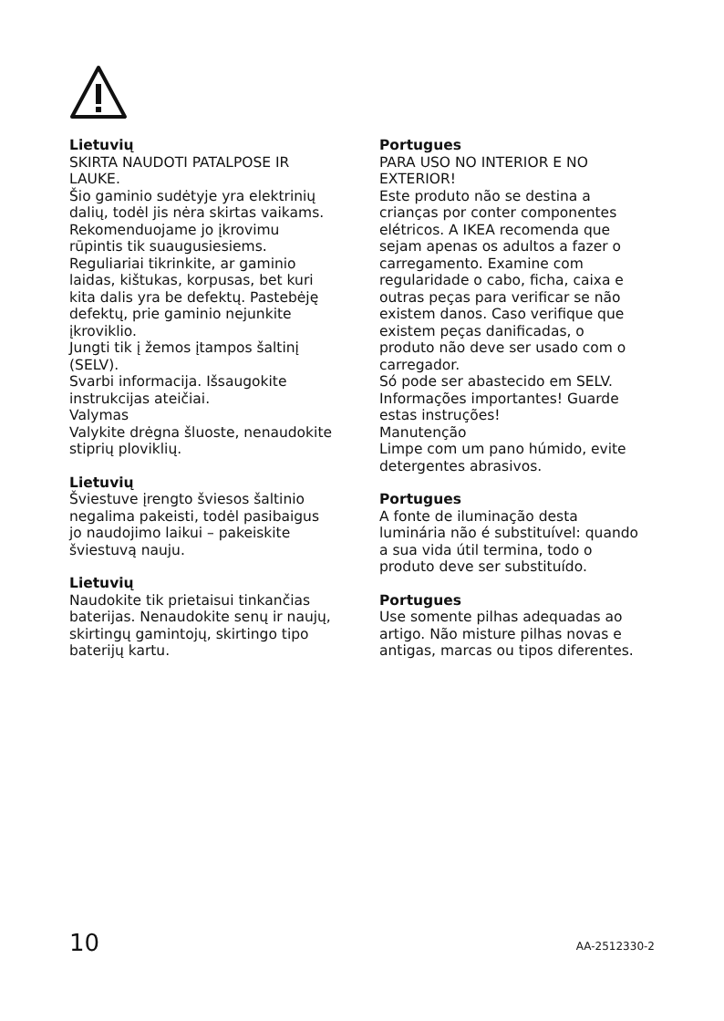Lietuvių
SKIRTA NAUDOTI PATALPOSE IR LAUKE.
Šio gaminio sudėtyje yra elektrinių dalių, todėl jis nėra skirtas vaikams. Rekomenduojame jo įkrovimu rūpintis tik suaugusiesiems. Reguliariai tikrinkite, ar gaminio laidas, kištukas, korpusas, bet kuri kita dalis yra be defektų. Pastebėję defektų, prie gaminio nejunkite įkroviklio.
Jungti tik į žemos įtampos šaltinį (SELV).
Svarbi informacija. Išsaugokite instrukcijas ateičiai.
Valymas
Valykite drėgna šluoste, nenaudokite stiprių ploviklių.
Lietuvių
Šviestuve įrengto šviesos šaltinio negalima pakeisti, todėl pasibaigus jo naudojimo laikui – pakeiskite šviestuvą nauju.
Lietuvių
Naudokite tik prietaisui tinkančias baterijas. Nenaudokite senų ir naujų, skirtingų gamintojų, skirtingo tipo baterijų kartu.
Portugues
PARA USO NO INTERIOR E NO EXTERIOR!
Este produto não se destina a crianças por conter componentes elétricos. A IKEA recomenda que sejam apenas os adultos a fazer o carregamento. Examine com regularidade o cabo, ficha, caixa e outras peças para verificar se não existem danos. Caso verifique que existem peças danificadas, o produto não deve ser usado com o carregador.
Só pode ser abastecido em SELV.
Informações importantes! Guarde estas instruções!
Manutenção
Limpe com um pano húmido, evite detergentes abrasivos.
Portugues
A fonte de iluminação desta luminária não é substituível: quando a sua vida útil termina, todo o produto deve ser substituído.
Portugues
Use somente pilhas adequadas ao artigo. Não misture pilhas novas e antigas, marcas ou tipos diferentes.
10 AA-2512330-2